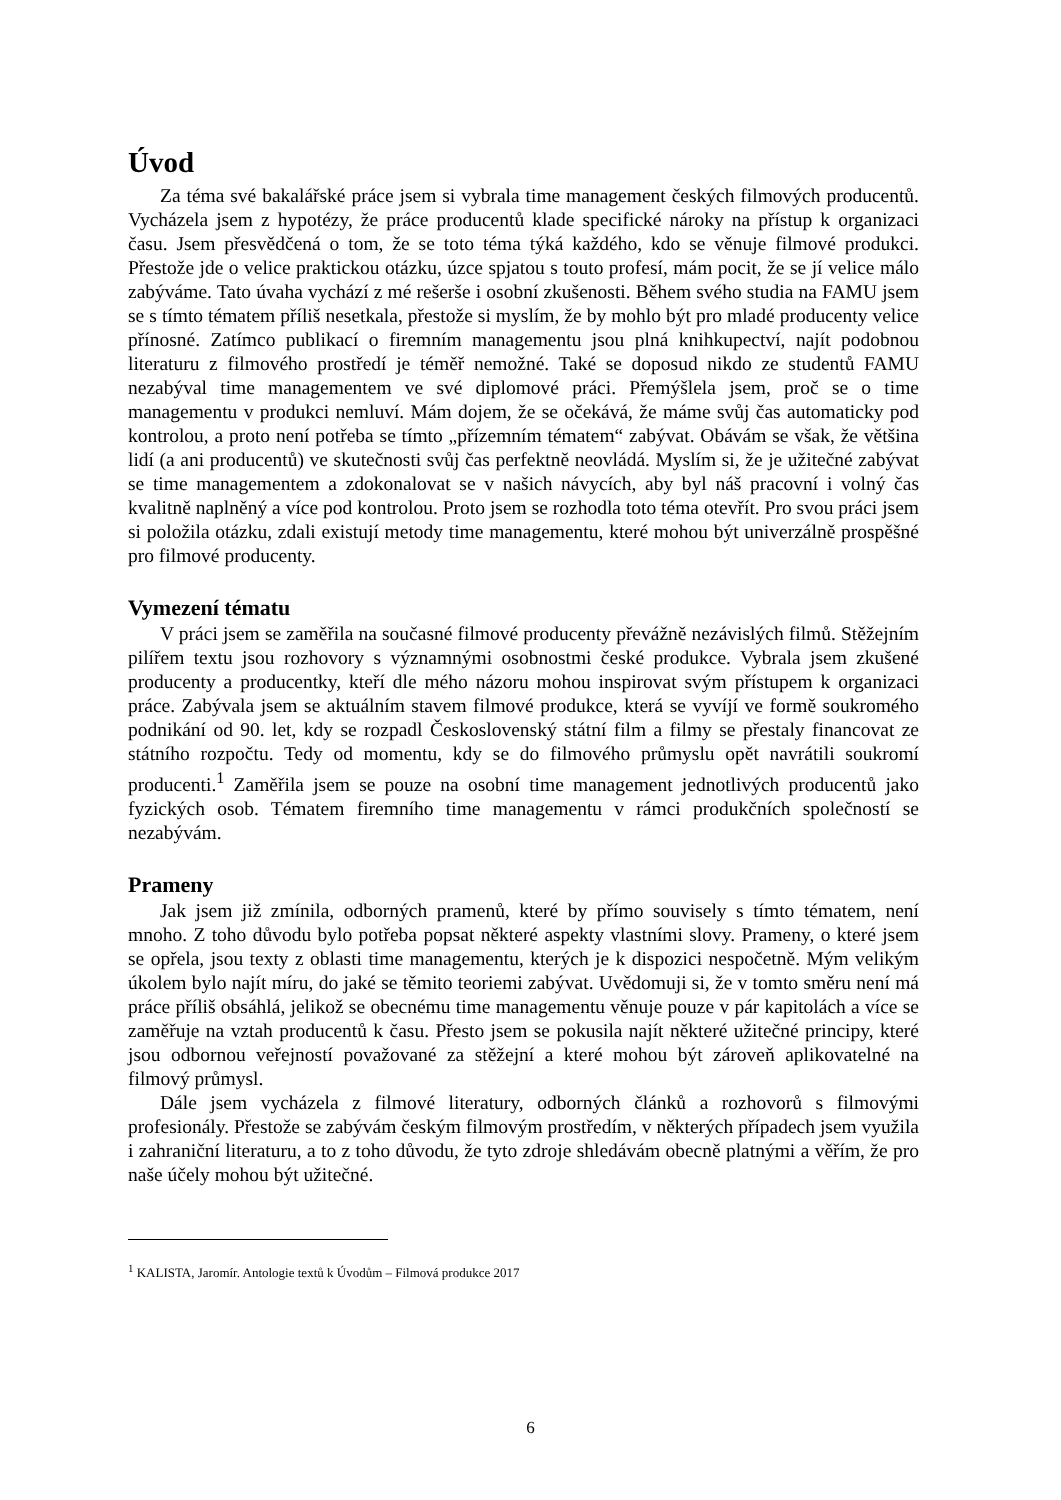Úvod
Za téma své bakalářské práce jsem si vybrala time management českých filmových producentů. Vycházela jsem z hypotézy, že práce producentů klade specifické nároky na přístup k organizaci času. Jsem přesvědčená o tom, že se toto téma týká každého, kdo se věnuje filmové produkci. Přestože jde o velice praktickou otázku, úzce spjatou s touto profesí, mám pocit, že se jí velice málo zabýváme. Tato úvaha vychází z mé rešerše i osobní zkušenosti. Během svého studia na FAMU jsem se s tímto tématem příliš nesetkala, přestože si myslím, že by mohlo být pro mladé producenty velice přínosné. Zatímco publikací o firemním managementu jsou plná knihkupectví, najít podobnou literaturu z filmového prostředí je téměř nemožné. Také se doposud nikdo ze studentů FAMU nezabýval time managementem ve své diplomové práci. Přemýšlela jsem, proč se o time managementu v produkci nemluví. Mám dojem, že se očekává, že máme svůj čas automaticky pod kontrolou, a proto není potřeba se tímto „přízemním tématem“ zabývat. Obávám se však, že většina lidí (a ani producentů) ve skutečnosti svůj čas perfektně neovládá. Myslím si, že je užitečné zabývat se time managementem a zdokonalovat se v našich návycích, aby byl náš pracovní i volný čas kvalitně naplněný a více pod kontrolou. Proto jsem se rozhodla toto téma otevřít. Pro svou práci jsem si položila otázku, zdali existují metody time managementu, které mohou být univerzálně prospěšné pro filmové producenty.
Vymezení tématu
V práci jsem se zaměřila na současné filmové producenty převážně nezávislých filmů. Stěžejním pilířem textu jsou rozhovory s významnými osobnostmi české produkce. Vybrala jsem zkušené producenty a producentky, kteří dle mého názoru mohou inspirovat svým přístupem k organizaci práce. Zabývala jsem se aktuálním stavem filmové produkce, která se vyvíjí ve formě soukromého podnikání od 90. let, kdy se rozpadl Československý státní film a filmy se přestaly financovat ze státního rozpočtu. Tedy od momentu, kdy se do filmového průmyslu opět navrátili soukromí producenti.<sup>1</sup> Zaměřila jsem se pouze na osobní time management jednotlivých producentů jako fyzických osob. Tématem firemního time managementu v rámci produkčních společností se nezabývám.
Prameny
Jak jsem již zmínila, odborných pramenů, které by přímo souvisely s tímto tématem, není mnoho. Z toho důvodu bylo potřeba popsat některé aspekty vlastními slovy. Prameny, o které jsem se opřela, jsou texty z oblasti time managementu, kterých je k dispozici nespočetně. Mým velikým úkolem bylo najít míru, do jaké se těmito teoriemi zabývat. Uvědomuji si, že v tomto směru není má práce příliš obsáhlá, jelikož se obecnému time managementu věnuje pouze v pár kapitolách a více se zaměřuje na vztah producentů k času. Přesto jsem se pokusila najít některé užitečné principy, které jsou odbornou veřejností považované za stěžejní a které mohou být zároveň aplikovatelné na filmový průmysl.
Dále jsem vycházela z filmové literatury, odborných článků a rozhovorů s filmovými profesionály. Přestože se zabývám českým filmovým prostředím, v některých případech jsem využila i zahraniční literaturu, a to z toho důvodu, že tyto zdroje shledávám obecně platnými a věřím, že pro naše účely mohou být užitečné.
<sup>1</sup> KALISTA, Jaromír. Antologie textů k Úvodům – Filmová produkce 2017
6